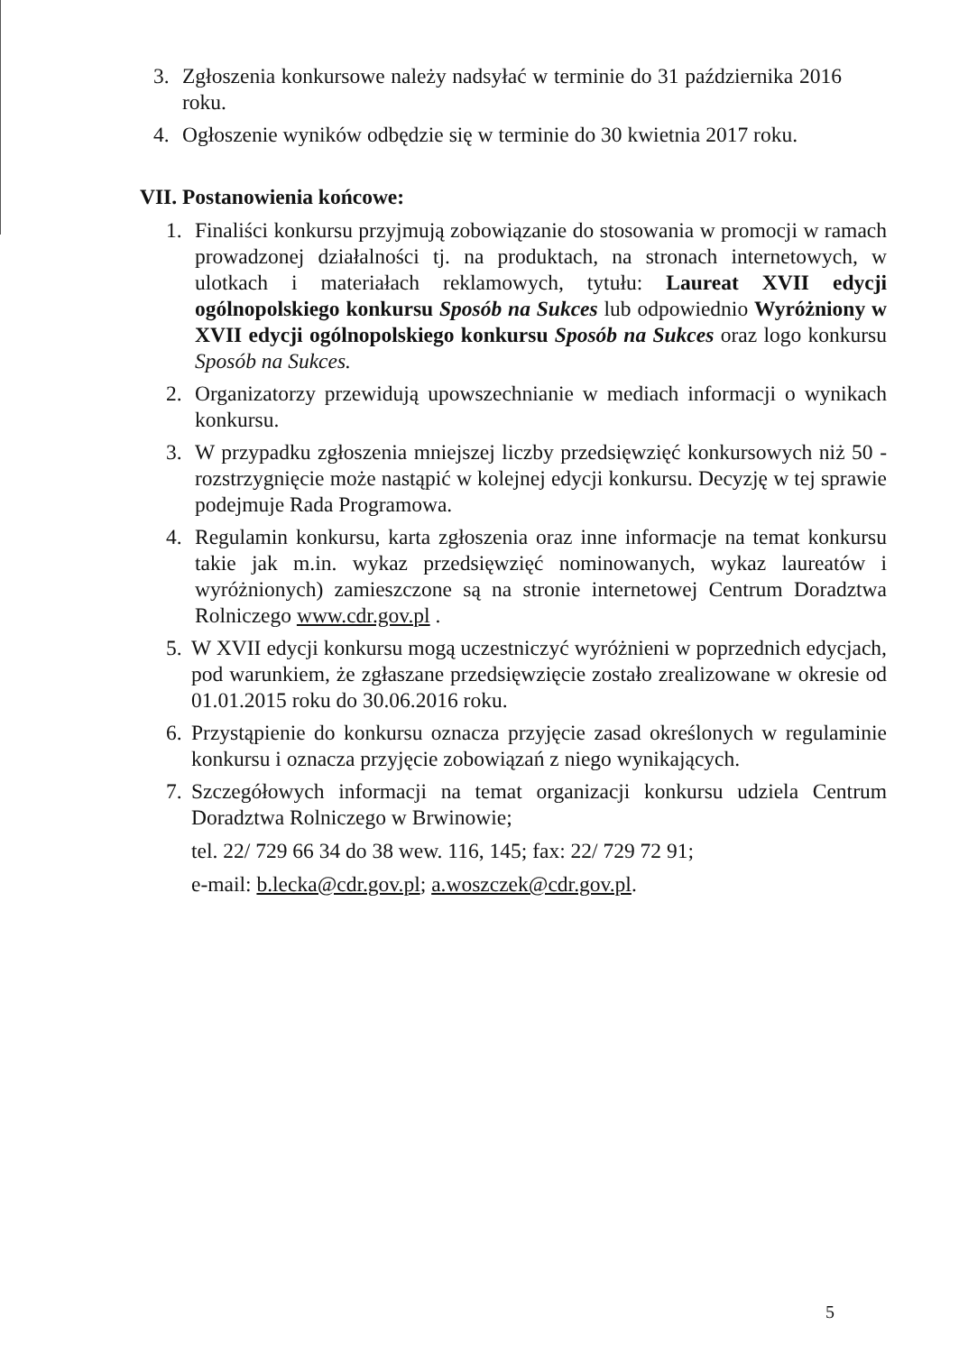3. Zgłoszenia konkursowe należy nadsyłać w terminie do 31 października 2016 roku.
4. Ogłoszenie wyników odbędzie się w terminie do 30 kwietnia 2017 roku.
VII. Postanowienia końcowe:
1. Finaliści konkursu przyjmują zobowiązanie do stosowania w promocji w ramach prowadzonej działalności tj. na produktach, na stronach internetowych, w ulotkach i materiałach reklamowych, tytułu: Laureat XVII edycji ogólnopolskiego konkursu Sposób na Sukces lub odpowiednio Wyróżniony w XVII edycji ogólnopolskiego konkursu Sposób na Sukces oraz logo konkursu Sposób na Sukces.
2. Organizatorzy przewidują upowszechnianie w mediach informacji o wynikach konkursu.
3. W przypadku zgłoszenia mniejszej liczby przedsięwzięć konkursowych niż 50 - rozstrzygnięcie może nastąpić w kolejnej edycji konkursu. Decyzję w tej sprawie podejmuje Rada Programowa.
4. Regulamin konkursu, karta zgłoszenia oraz inne informacje na temat konkursu takie jak m.in. wykaz przedsięwzięć nominowanych, wykaz laureatów i wyróżnionych) zamieszczone są na stronie internetowej Centrum Doradztwa Rolniczego www.cdr.gov.pl .
5. W XVII edycji konkursu mogą uczestniczyć wyróżnieni w poprzednich edycjach, pod warunkiem, że zgłaszane przedsięwzięcie zostało zrealizowane w okresie od 01.01.2015 roku do 30.06.2016 roku.
6. Przystąpienie do konkursu oznacza przyjęcie zasad określonych w regulaminie konkursu i oznacza przyjęcie zobowiązań z niego wynikających.
7. Szczegółowych informacji na temat organizacji konkursu udziela Centrum Doradztwa Rolniczego w Brwinowie;
tel. 22/ 729 66 34 do 38 wew. 116, 145; fax: 22/ 729 72 91;
e-mail: b.lecka@cdr.gov.pl; a.woszczek@cdr.gov.pl.
5